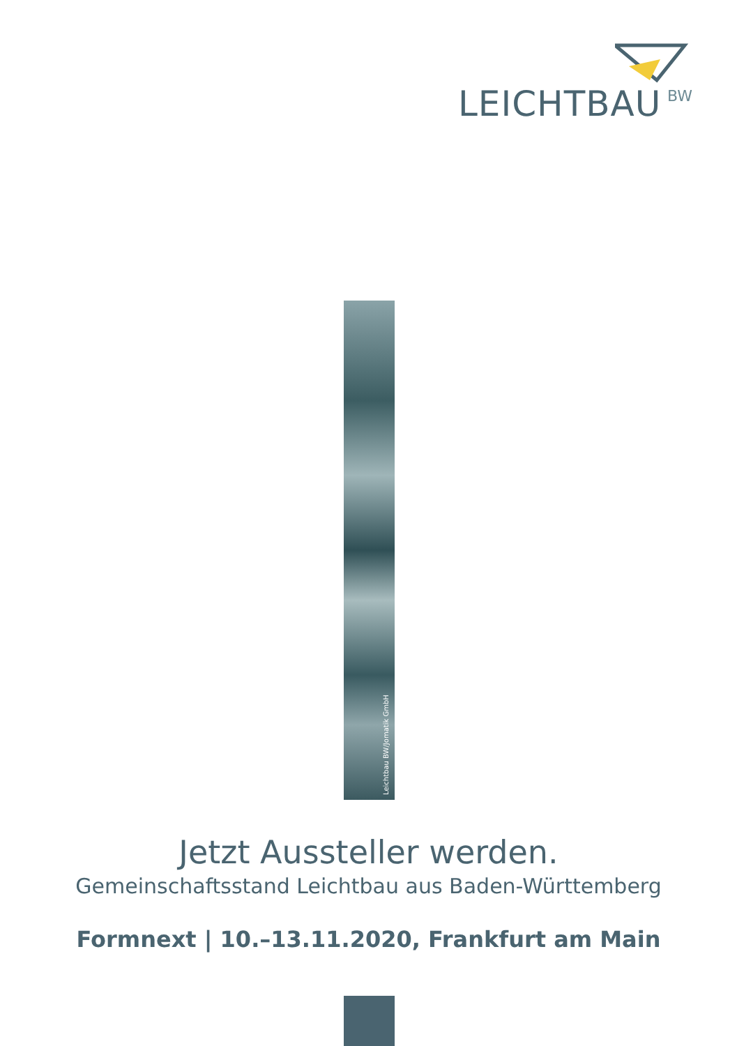LEICHTBAU BW
Leichtbau BW/Jomatik GmbH
Jetzt Aussteller werden.
Gemeinschaftsstand Leichtbau aus Baden-Württemberg
Formnext | 10.–13.11.2020, Frankfurt am Main